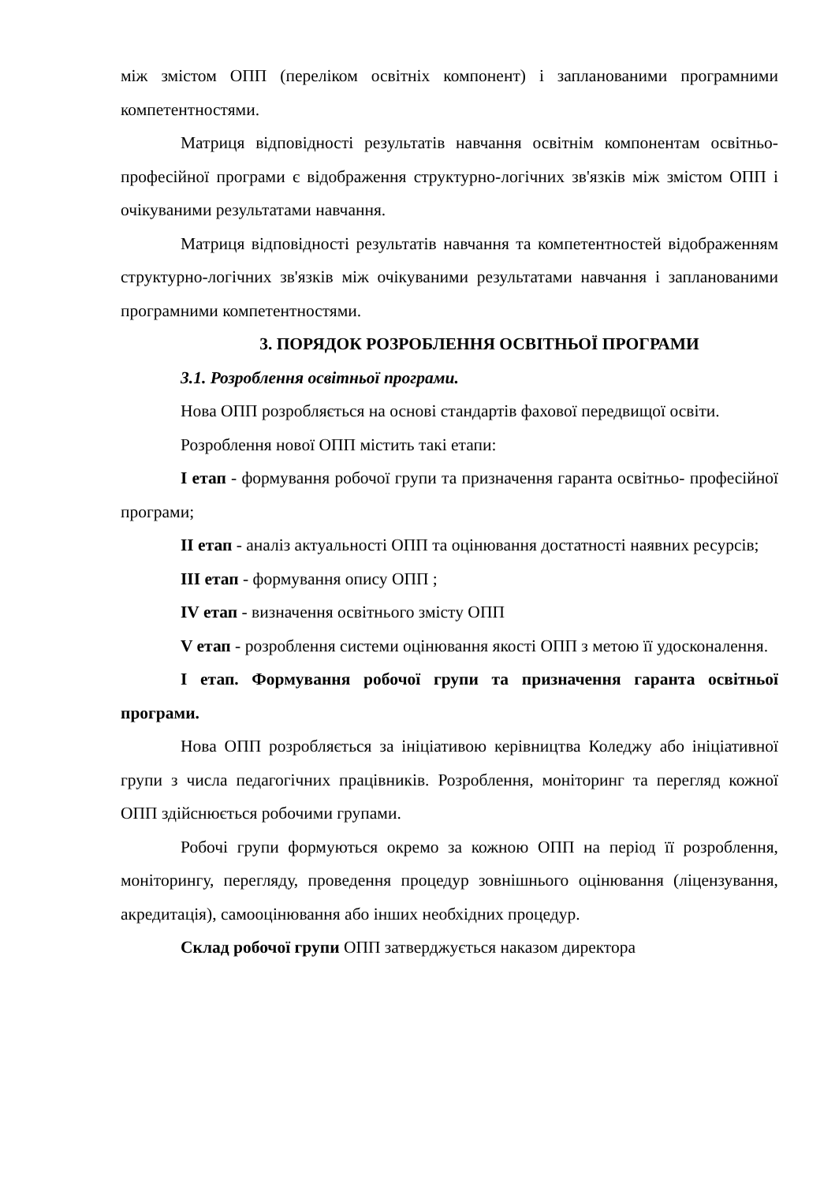між змістом ОПП (переліком освітніх компонент) і запланованими програмними компетентностями.
Матриця відповідності результатів навчання освітнім компонентам освітньо-професійної програми є відображення структурно-логічних зв'язків між змістом ОПП і очікуваними результатами навчання.
Матриця відповідності результатів навчання та компетентностей відображенням структурно-логічних зв'язків між очікуваними результатами навчання і запланованими програмними компетентностями.
3. ПОРЯДОК РОЗРОБЛЕННЯ ОСВІТНЬОЇ ПРОГРАМИ
3.1. Розроблення освітньої програми.
Нова ОПП розробляється на основі стандартів фахової передвищої освіти.
Розроблення нової ОПП містить такі етапи:
І етап - формування робочої групи та призначення гаранта освітньо- професійної програми;
ІІ етап - аналіз актуальності ОПП та оцінювання достатності наявних ресурсів;
ІІІ етап - формування опису ОПП ;
IV етап - визначення освітнього змісту ОПП
V етап - розроблення системи оцінювання якості ОПП з метою її удосконалення.
І етап. Формування робочої групи та призначення гаранта освітньої програми.
Нова ОПП розробляється за ініціативою керівництва Коледжу або ініціативної групи з числа педагогічних працівників. Розроблення, моніторинг та перегляд кожної ОПП здійснюється робочими групами.
Робочі групи формуються окремо за кожною ОПП на період її розроблення, моніторингу, перегляду, проведення процедур зовнішнього оцінювання (ліцензування, акредитація), самооцінювання або інших необхідних процедур.
Склад робочої групи ОПП затверджується наказом директора